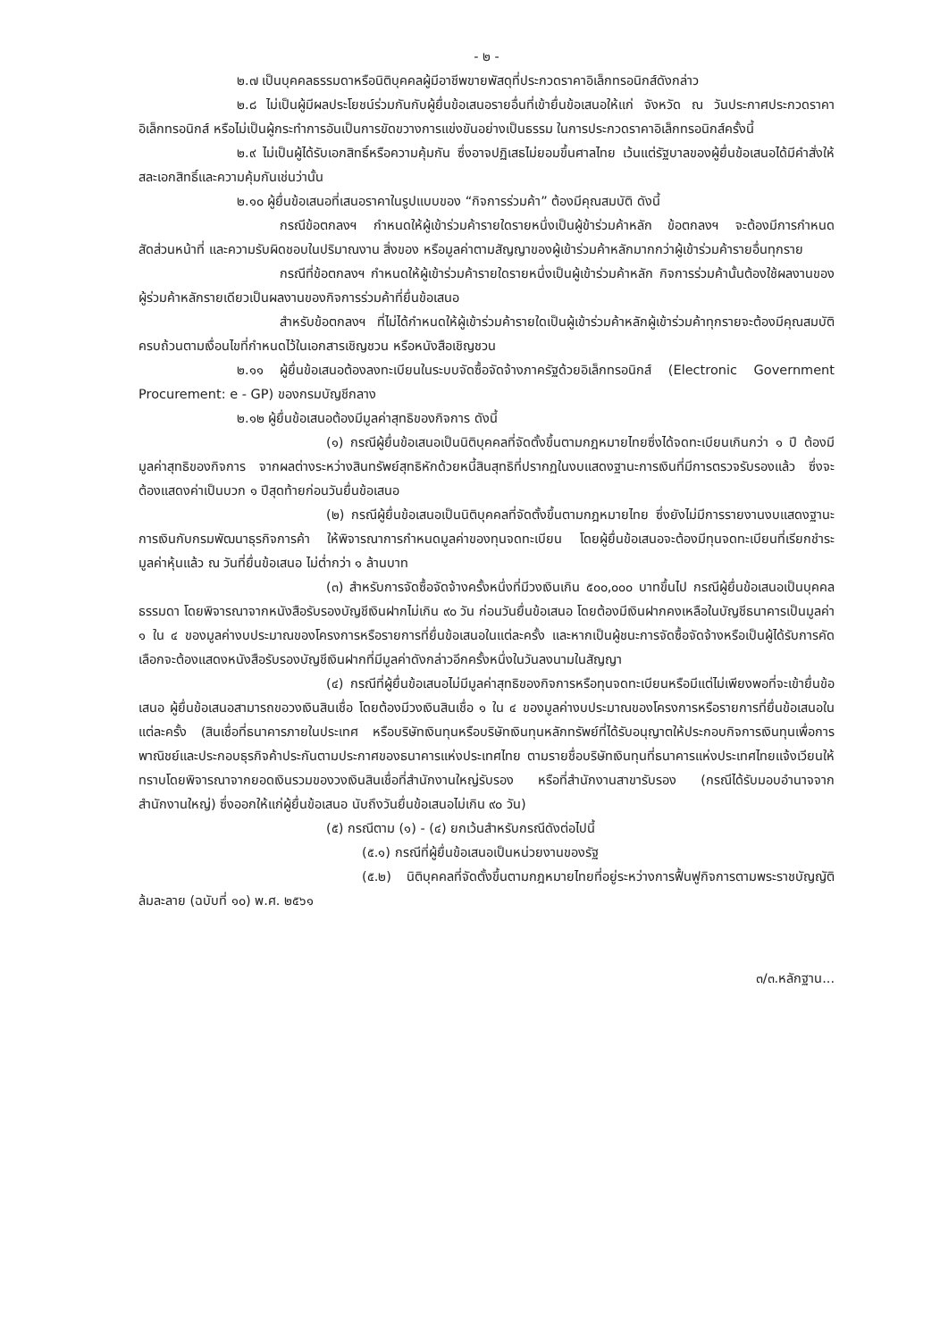- ๒ -
๒.๗ เป็นบุคคลธรรมดาหรือนิติบุคคลผู้มีอาชีพขายพัสดุที่ประกวดราคาอิเล็กทรอนิกส์ดังกล่าว
๒.๘ ไม่เป็นผู้มีผลประโยชน์ร่วมกันกับผู้ยื่นข้อเสนอรายอื่นที่เข้ายื่นข้อเสนอให้แก่ จังหวัด ณ วันประกาศประกวดราคาอิเล็กทรอนิกส์ หรือไม่เป็นผู้กระทำการอันเป็นการขัดขวางการแข่งขันอย่างเป็นธรรม ในการประกวดราคาอิเล็กทรอนิกส์ครั้งนี้
๒.๙ ไม่เป็นผู้ได้รับเอกสิทธิ์หรือความคุ้มกัน ซึ่งอาจปฏิเสธไม่ยอมขึ้นศาลไทย เว้นแต่รัฐบาลของผู้ยื่นข้อเสนอได้มีคำสั่งให้สละเอกสิทธิ์และความคุ้มกันเช่นว่านั้น
๒.๑๐ ผู้ยื่นข้อเสนอที่เสนอราคาในรูปแบบของ “กิจการร่วมค้า” ต้องมีคุณสมบัติ ดังนี้
กรณีข้อตกลงฯ กำหนดให้ผู้เข้าร่วมค้ารายใดรายหนึ่งเป็นผู้ข้าร่วมค้าหลัก ข้อตกลงฯ จะต้องมีการกำหนดสัดส่วนหน้าที่ และความรับผิดชอบในปริมาณงาน สิ่งของ หรือมูลค่าตามสัญญาของผู้เข้าร่วมค้าหลักมากกว่าผู้เข้าร่วมค้ารายอื่นทุกราย
กรณีที่ข้อตกลงฯ กำหนดให้ผู้เข้าร่วมค้ารายใดรายหนึ่งเป็นผู้เข้าร่วมค้าหลัก กิจการร่วมค้านั้นต้องใช้ผลงานของผู้ร่วมค้าหลักรายเดียวเป็นผลงานของกิจการร่วมค้าที่ยื่นข้อเสนอ
สำหรับข้อตกลงฯ ที่ไม่ได้กำหนดให้ผู้เข้าร่วมค้ารายใดเป็นผู้เข้าร่วมค้าหลักผู้เข้าร่วมค้าทุกรายจะต้องมีคุณสมบัติครบถ้วนตามเงื่อนไขที่กำหนดไว้ในเอกสารเชิญชวน หรือหนังสือเชิญชวน
๒.๑๑ ผู้ยื่นข้อเสนอต้องลงทะเบียนในระบบจัดซื้อจัดจ้างภาครัฐด้วยอิเล็กทรอนิกส์ (Electronic Government Procurement: e - GP) ของกรมบัญชีกลาง
๒.๑๒ ผู้ยื่นข้อเสนอต้องมีมูลค่าสุทธิของกิจการ ดังนี้
(๑) กรณีผู้ยื่นข้อเสนอเป็นนิติบุคคลที่จัดตั้งขึ้นตามกฎหมายไทยซึ่งได้จดทะเบียนเกินกว่า ๑ ปี ต้องมีมูลค่าสุทธิของกิจการ จากผลต่างระหว่างสินทรัพย์สุทธิหักด้วยหนี้สินสุทธิที่ปรากฏในงบแสดงฐานะการเงินที่มีการตรวจรับรองแล้ว ซึ่งจะต้องแสดงค่าเป็นบวก ๑ ปีสุดท้ายก่อนวันยื่นข้อเสนอ
(๒) กรณีผู้ยื่นข้อเสนอเป็นนิติบุคคลที่จัดตั้งขึ้นตามกฎหมายไทย ซึ่งยังไม่มีการรายงานงบแสดงฐานะการเงินกับกรมพัฒนาธุรกิจการค้า ให้พิจารณาการกำหนดมูลค่าของทุนจดทะเบียน โดยผู้ยื่นข้อเสนอจะต้องมีทุนจดทะเบียนที่เรียกชำระมูลค่าหุ้นแล้ว ณ วันที่ยื่นข้อเสนอ ไม่ต่ำกว่า ๑ ล้านบาท
(๓) สำหรับการจัดซื้อจัดจ้างครั้งหนึ่งที่มีวงเงินเกิน ๕๐๐,๐๐๐ บาทขึ้นไป กรณีผู้ยื่นข้อเสนอเป็นบุคคลธรรมดา โดยพิจารณาจากหนังสือรับรองบัญชีเงินฝากไม่เกิน ๙๐ วัน ก่อนวันยื่นข้อเสนอ โดยต้องมีเงินฝากคงเหลือในบัญชีธนาคารเป็นมูลค่า ๑ ใน ๔ ของมูลค่างบประมาณของโครงการหรือรายการที่ยื่นข้อเสนอในแต่ละครั้ง และหากเป็นผู้ชนะการจัดซื้อจัดจ้างหรือเป็นผู้ได้รับการคัดเลือกจะต้องแสดงหนังสือรับรองบัญชีเงินฝากที่มีมูลค่าดังกล่าวอีกครั้งหนึ่งในวันลงนามในสัญญา
(๔) กรณีที่ผู้ยื่นข้อเสนอไม่มีมูลค่าสุทธิของกิจการหรือทุนจดทะเบียนหรือมีแต่ไม่เพียงพอที่จะเข้ายื่นข้อเสนอ ผู้ยื่นข้อเสนอสามารถขอวงเงินสินเชื่อ โดยต้องมีวงเงินสินเชื่อ ๑ ใน ๔ ของมูลค่างบประมาณของโครงการหรือรายการที่ยื่นข้อเสนอในแต่ละครั้ง (สินเชื่อที่ธนาคารภายในประเทศ หรือบริษัทเงินทุนหรือบริษัทเงินทุนหลักทรัพย์ที่ได้รับอนุญาตให้ประกอบกิจการเงินทุนเพื่อการพาณิชย์และประกอบธุรกิจค้าประกันตามประกาศของธนาคารแห่งประเทศไทย ตามรายชื่อบริษัทเงินทุนที่ธนาคารแห่งประเทศไทยแจ้งเวียนให้ทราบโดยพิจารณาจากยอดเงินรวมของวงเงินสินเชื่อที่สำนักงานใหญ่รับรอง หรือที่สำนักงานสาขารับรอง (กรณีได้รับมอบอำนาจจากสำนักงานใหญ่) ซึ่งออกให้แก่ผู้ยื่นข้อเสนอ นับถึงวันยื่นข้อเสนอไม่เกิน ๙๐ วัน)
(๕) กรณีตาม (๑) - (๔) ยกเว้นสำหรับกรณีดังต่อไปนี้
(๕.๑) กรณีที่ผู้ยื่นข้อเสนอเป็นหน่วยงานของรัฐ
(๕.๒) นิติบุคคลที่จัดตั้งขึ้นตามกฎหมายไทยที่อยู่ระหว่างการฟื้นฟูกิจการตามพระราชบัญญัติล้มละลาย (ฉบับที่ ๑๐) พ.ศ. ๒๕๖๑
๓/๓.หลักฐาน...